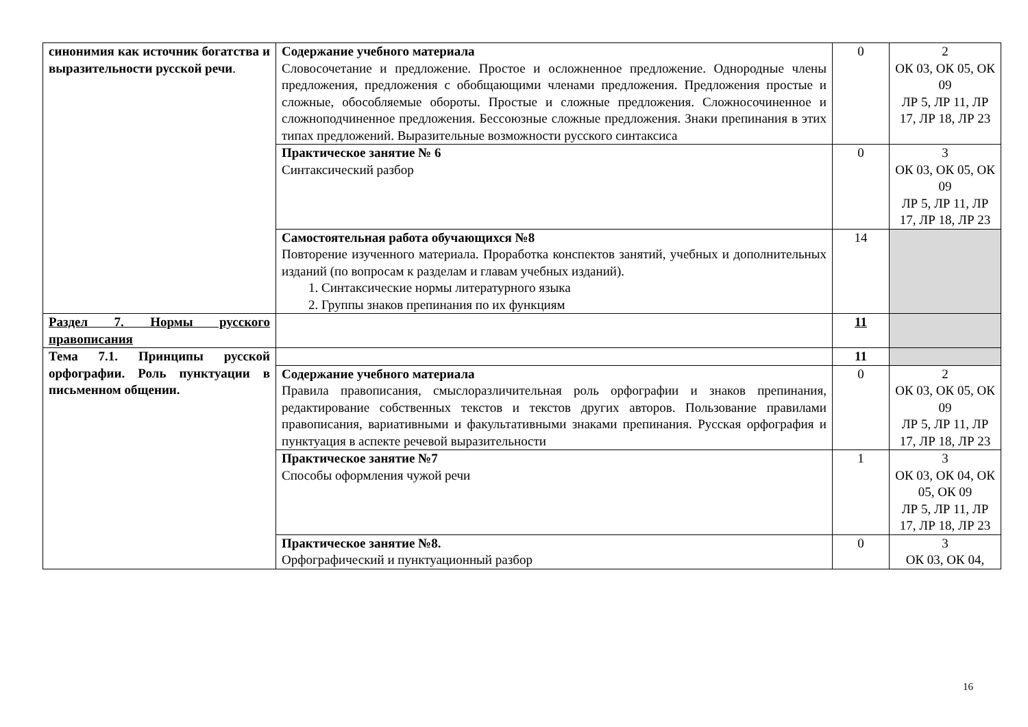| синонимия как источник богатства и выразительности русской речи . | Содержание учебного материала Словосочетание и предложение. Простое и осложненное предложение. Однородные члены предложения, предложения с обобщающими членами предложения. Предложения простые и сложные, обособляемые обороты. Простые и сложные предложения. Сложносочиненное и сложноподчиненное предложения. Бессоюзные сложные предложения. Знаки препинания в этих типах предложений. Выразительные возможности русского синтаксиса | 0 | 2 ОК 03, ОК 05, ОК 09 ЛР 5, ЛР 11, ЛР 17, ЛР 18, ЛР 23 |
| | Практическое занятие № 6 Синтаксический разбор | 0 | 3 ОК 03, ОК 05, ОК 09 ЛР 5, ЛР 11, ЛР 17, ЛР 18, ЛР 23 |
| | Самостоятельная работа обучающихся №8 Повторение изученного материала. Проработка конспектов занятий, учебных и дополнительных изданий (по вопросам к разделам и главам учебных изданий). 1. Синтаксические нормы литературного языка 2. Группы знаков препинания по их функциям | 14 | |
| Раздел 7. Нормы русского правописания | | 11 | |
| Тема 7.1. Принципы русской орфографии. Роль пунктуации в письменном общении. | | 11 | |
| | Содержание учебного материала Правила правописания, смыслоразличительная роль орфографии и знаков препинания, редактирование собственных текстов и текстов других авторов. Пользование правилами правописания, вариативными и факультативными знаками препинания. Русская орфография и пунктуация в аспекте речевой выразительности | 0 | 2 ОК 03, ОК 05, ОК 09 ЛР 5, ЛР 11, ЛР 17, ЛР 18, ЛР 23 |
| | Практическое занятие №7 Способы оформления чужой речи | 1 | 3 ОК 03, ОК 04, ОК 05, ОК 09 ЛР 5, ЛР 11, ЛР 17, ЛР 18, ЛР 23 |
| | Практическое занятие №8. Орфографический и пунктуационный разбор | 0 | 3 ОК 03, ОК 04, |
16